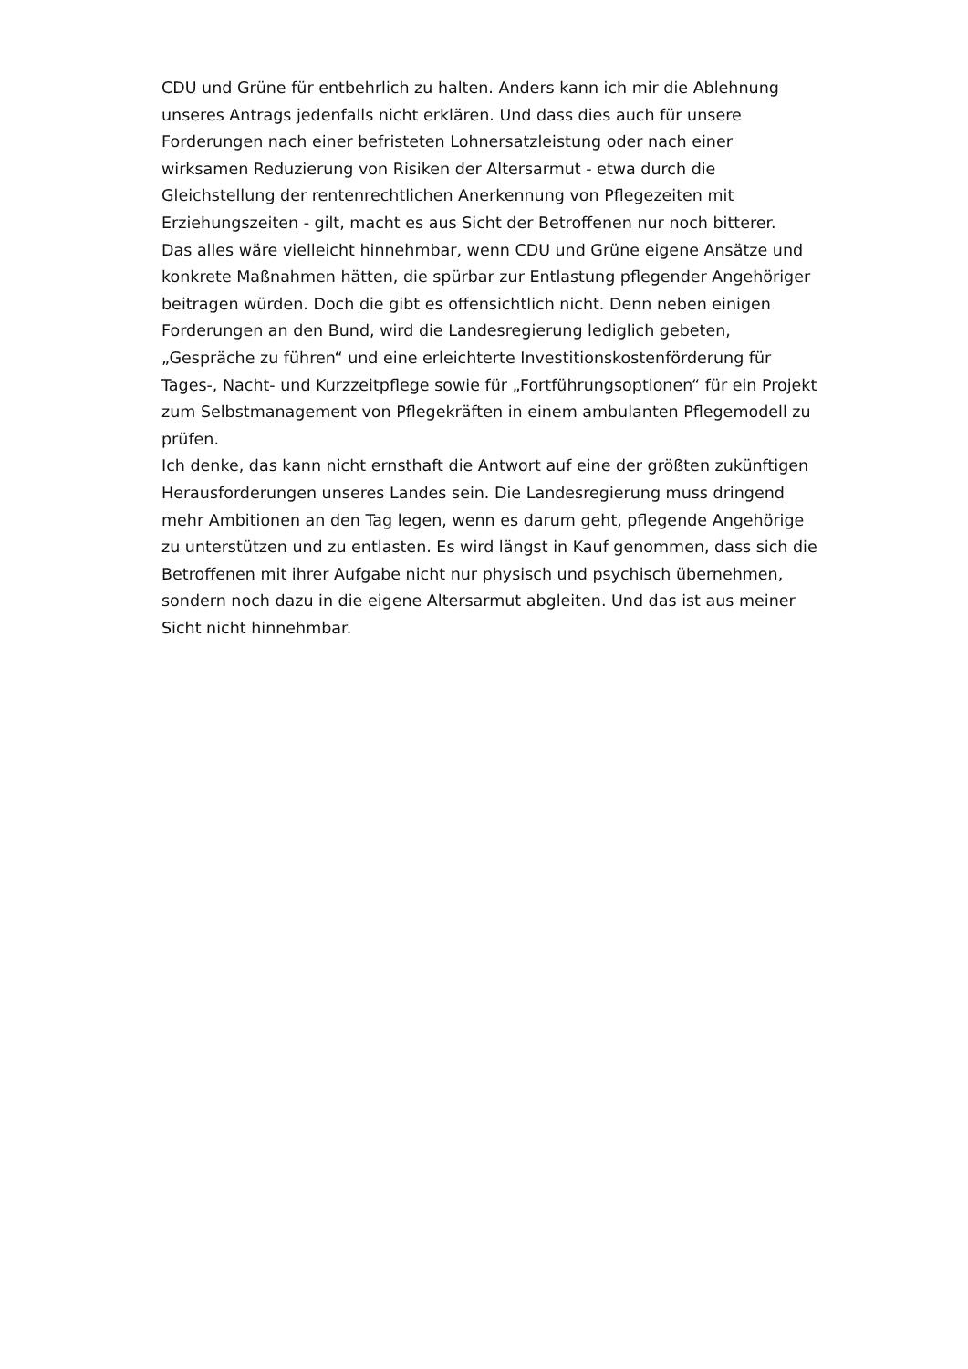CDU und Grüne für entbehrlich zu halten. Anders kann ich mir die Ablehnung unseres Antrags jedenfalls nicht erklären. Und dass dies auch für unsere Forderungen nach einer befristeten Lohnersatzleistung oder nach einer wirksamen Reduzierung von Risiken der Altersarmut - etwa durch die Gleichstellung der rentenrechtlichen Anerkennung von Pflegezeiten mit Erziehungszeiten - gilt, macht es aus Sicht der Betroffenen nur noch bitterer.
Das alles wäre vielleicht hinnehmbar, wenn CDU und Grüne eigene Ansätze und konkrete Maßnahmen hätten, die spürbar zur Entlastung pflegender Angehöriger beitragen würden. Doch die gibt es offensichtlich nicht. Denn neben einigen Forderungen an den Bund, wird die Landesregierung lediglich gebeten, „Gespräche zu führen“ und eine erleichterte Investitionskostenförderung für Tages-, Nacht- und Kurzzeitpflege sowie für „Fortführungsoptionen“ für ein Projekt zum Selbstmanagement von Pflegekräften in einem ambulanten Pflegemodell zu prüfen.
Ich denke, das kann nicht ernsthaft die Antwort auf eine der größten zukünftigen Herausforderungen unseres Landes sein. Die Landesregierung muss dringend mehr Ambitionen an den Tag legen, wenn es darum geht, pflegende Angehörige zu unterstützen und zu entlasten. Es wird längst in Kauf genommen, dass sich die Betroffenen mit ihrer Aufgabe nicht nur physisch und psychisch übernehmen, sondern noch dazu in die eigene Altersarmut abgleiten. Und das ist aus meiner Sicht nicht hinnehmbar.